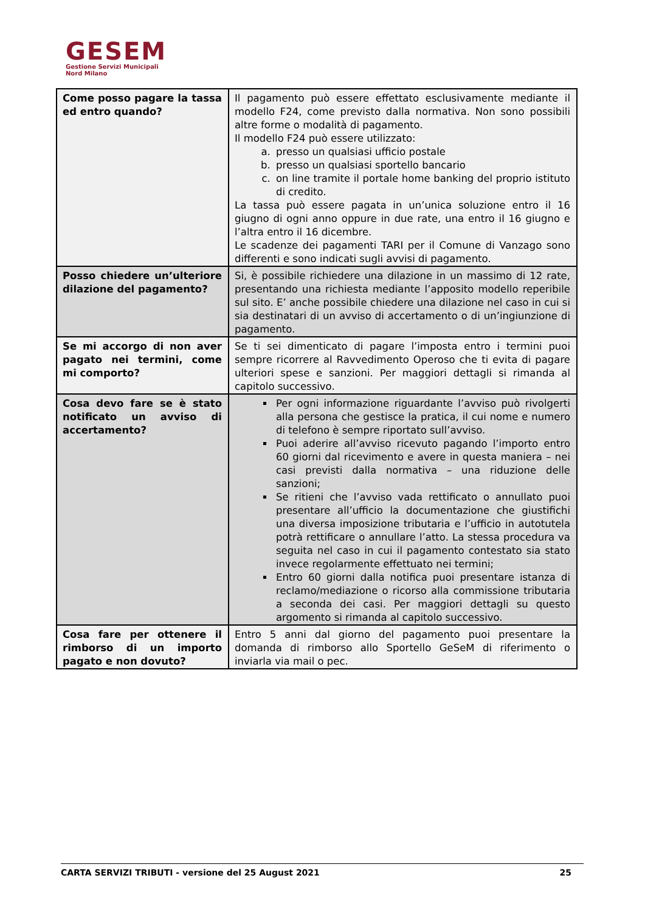GESEM
Gestione Servizi Municipali
Nord Milano
| Come posso pagare la tassa ed entro quando? | Il pagamento può essere effettato esclusivamente mediante il modello F24, come previsto dalla normativa. Non sono possibili altre forme o modalità di pagamento. Il modello F24 può essere utilizzato: a. presso un qualsiasi ufficio postale b. presso un qualsiasi sportello bancario c. on line tramite il portale home banking del proprio istituto di credito. La tassa può essere pagata in un’unica soluzione entro il 16 giugno di ogni anno oppure in due rate, una entro il 16 giugno e l’altra entro il 16 dicembre. Le scadenze dei pagamenti TARI per il Comune di Vanzago sono differenti e sono indicati sugli avvisi di pagamento. |
| Posso chiedere un’ulteriore dilazione del pagamento? | Si, è possibile richiedere una dilazione in un massimo di 12 rate, presentando una richiesta mediante l’apposito modello reperibile sul sito. E’ anche possibile chiedere una dilazione nel caso in cui si sia destinatari di un avviso di accertamento o di un’ingiunzione di pagamento. |
| Se mi accorgo di non aver pagato nei termini, come mi comporto? | Se ti sei dimenticato di pagare l’imposta entro i termini puoi sempre ricorrere al Ravvedimento Operoso che ti evita di pagare ulteriori spese e sanzioni. Per maggiori dettagli si rimanda al capitolo successivo. |
| Cosa devo fare se è stato notificato un avviso di accertamento? | Per ogni informazione riguardante l’avviso può rivolgerti alla persona che gestisce la pratica, il cui nome e numero di telefono è sempre riportato sull’avviso. Puoi aderire all’avviso ricevuto pagando l’importo entro 60 giorni dal ricevimento e avere in questa maniera – nei casi previsti dalla normativa – una riduzione delle sanzioni; Se ritieni che l’avviso vada rettificato o annullato puoi presentare all’ufficio la documentazione che giustifichi una diversa imposizione tributaria e l’ufficio in autotutela potrà rettificare o annullare l’atto. La stessa procedura va seguita nel caso in cui il pagamento contestato sia stato invece regolarmente effettuato nei termini; Entro 60 giorni dalla notifica puoi presentare istanza di reclamo/mediazione o ricorso alla commissione tributaria a seconda dei casi. Per maggiori dettagli su questo argomento si rimanda al capitolo successivo. |
| Cosa fare per ottenere il rimborso di un importo pagato e non dovuto? | Entro 5 anni dal giorno del pagamento puoi presentare la domanda di rimborso allo Sportello GeSeM di riferimento o inviarla via mail o pec. |
CARTA SERVIZI TRIBUTI - versione del 25 August 2021 25